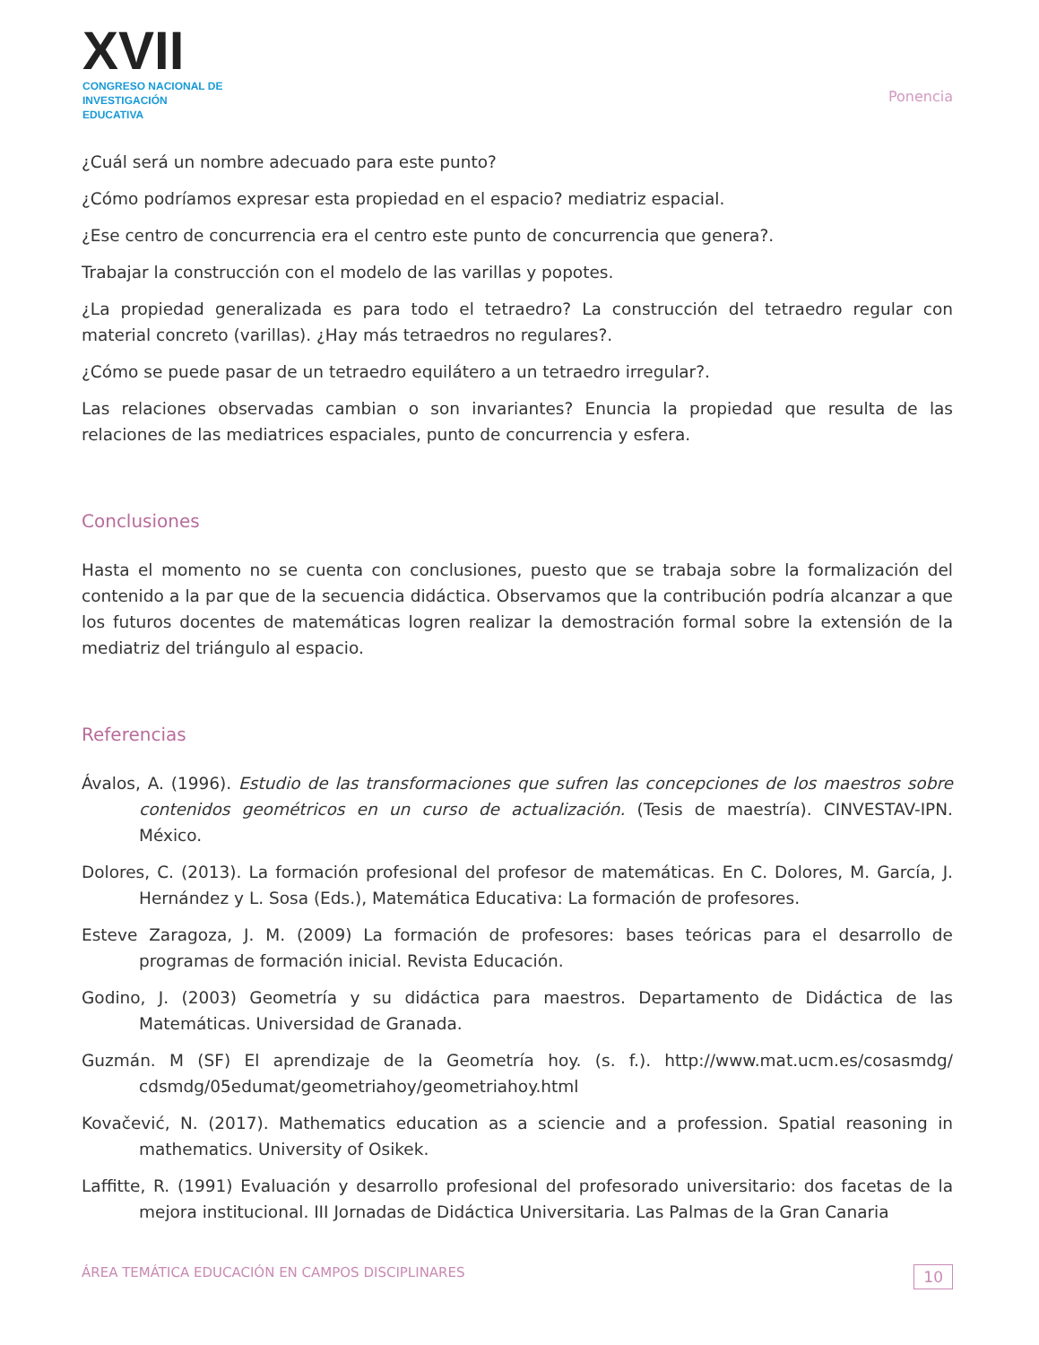XVII
CONGRESO NACIONAL DE
INVESTIGACIÓN EDUCATIVA
Ponencia
¿Cuál será un nombre adecuado para este punto?
¿Cómo podríamos expresar esta propiedad en el espacio? mediatriz espacial.
¿Ese centro de concurrencia era el centro este punto de concurrencia que genera?.
Trabajar la construcción con el modelo de las varillas y popotes.
¿La propiedad generalizada es para todo el tetraedro? La construcción del tetraedro regular con material concreto (varillas). ¿Hay más tetraedros no regulares?.
¿Cómo se puede pasar de un tetraedro equilátero a un tetraedro irregular?.
Las relaciones observadas cambian o son invariantes? Enuncia la propiedad que resulta de las relaciones de las mediatrices espaciales, punto de concurrencia y esfera.
Conclusiones
Hasta el momento no se cuenta con conclusiones, puesto que se trabaja sobre la formalización del contenido a la par que de la secuencia didáctica. Observamos que la contribución podría alcanzar a que los futuros docentes de matemáticas logren realizar la demostración formal sobre la extensión de la mediatriz del triángulo al espacio.
Referencias
Ávalos, A. (1996). Estudio de las transformaciones que sufren las concepciones de los maestros sobre contenidos geométricos en un curso de actualización. (Tesis de maestría). CINVESTAV-IPN. México.
Dolores, C. (2013). La formación profesional del profesor de matemáticas. En C. Dolores, M. García, J. Hernández y L. Sosa (Eds.), Matemática Educativa: La formación de profesores.
Esteve Zaragoza, J. M. (2009) La formación de profesores: bases teóricas para el desarrollo de programas de formación inicial. Revista Educación.
Godino, J. (2003) Geometría y su didáctica para maestros. Departamento de Didáctica de las Matemáticas. Universidad de Granada.
Guzmán. M (SF) El aprendizaje de la Geometría hoy. (s. f.). http://www.mat.ucm.es/cosasmdg/ cdsmdg/05edumat/geometriahoy/geometriahoy.html
Kovačević, N. (2017). Mathematics education as a sciencie and a profession. Spatial reasoning in mathematics. University of Osikek.
Laffitte, R. (1991) Evaluación y desarrollo profesional del profesorado universitario: dos facetas de la mejora institucional. III Jornadas de Didáctica Universitaria. Las Palmas de la Gran Canaria
ÁREA TEMÁTICA EDUCACIÓN EN CAMPOS DISCIPLINARES 10